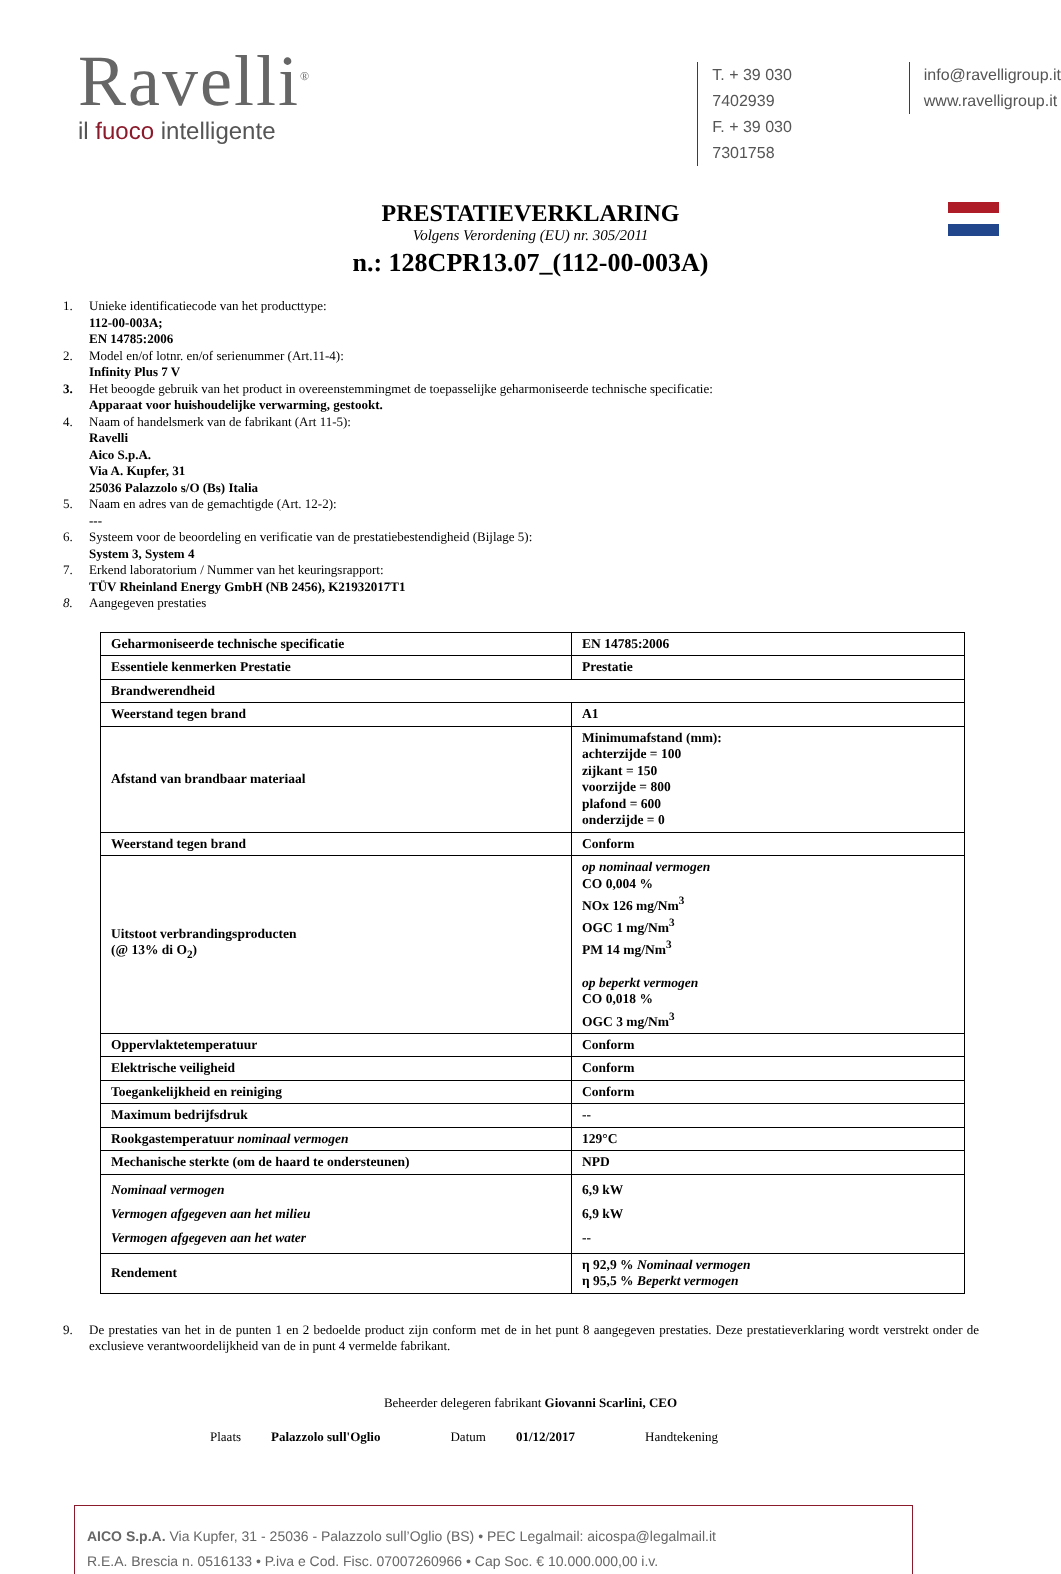Ravelli<sup>®</sup>
il fuoco intelligente
T. + 39 030 7402939
F. + 39 030 7301758
info@ravelligroup.it
www.ravelligroup.it
PRESTATIEVERKLARING
Volgens Verordening (EU) nr. 305/2011
n.: 128CPR13.07_(112-00-003A)
1. Unieke identificatiecode van het producttype:
112-00-003A;
EN 14785:2006
2. Model en/of lotnr. en/of serienummer (Art.11-4):
Infinity Plus 7 V
3. Het beoogde gebruik van het product in overeenstemmingmet de toepasselijke geharmoniseerde technische specificatie:
Apparaat voor huishoudelijke verwarming, gestookt.
4. Naam of handelsmerk van de fabrikant (Art 11-5):
Ravelli
Aico S.p.A.
Via A. Kupfer, 31
25036 Palazzolo s/O (Bs) Italia
5. Naam en adres van de gemachtigde (Art. 12-2):
---
6. Systeem voor de beoordeling en verificatie van de prestatiebestendigheid (Bijlage 5):
System 3, System 4
7. Erkend laboratorium / Nummer van het keuringsrapport:
TÜV Rheinland Energy GmbH (NB 2456), K21932017T1
8. Aangegeven prestaties
| Geharmoniseerde technische specificatie | EN 14785:2006 |
| Essentiele kenmerken Prestatie | Prestatie |
| Brandwerendheid | |
| Weerstand tegen brand | A1 |
| Afstand van brandbaar materiaal | Minimumafstand (mm): achterzijde = 100 zijkant = 150 voorzijde = 800 plafond = 600 onderzijde = 0 |
| Weerstand tegen brand | Conform |
| Uitstoot verbrandingsproducten (@ 13% di O<sub>2</sub>) | op nominaal vermogen CO 0,004 % NOx 126 mg/Nm<sup>3</sup> OGC 1 mg/Nm<sup>3</sup> PM 14 mg/Nm<sup>3</sup> op beperkt vermogen CO 0,018 % OGC 3 mg/Nm<sup>3</sup> |
| Oppervlaktetemperatuur | Conform |
| Elektrische veiligheid | Conform |
| Toegankelijkheid en reiniging | Conform |
| Maximum bedrijfsdruk | -- |
| Rookgastemperatuur nominaal vermogen | 129°C |
| Mechanische sterkte (om de haard te ondersteunen) | NPD |
| Nominaal vermogen Vermogen afgegeven aan het milieu Vermogen afgegeven aan het water | 6,9 kW 6,9 kW -- |
| Rendement | η 92,9 % Nominaal vermogen η 95,5 % Beperkt vermogen |
9. De prestaties van het in de punten 1 en 2 bedoelde product zijn conform met de in het punt 8 aangegeven prestaties. Deze prestatieverklaring wordt verstrekt onder de exclusieve verantwoordelijkheid van de in punt 4 vermelde fabrikant.
Beheerder delegeren fabrikant Giovanni Scarlini, CEO
Plaats Palazzolo sull'Oglio Datum 01/12/2017 Handtekening
AICO S.p.A. Via Kupfer, 31 - 25036 - Palazzolo sull’Oglio (BS) • PEC Legalmail: aicospa@legalmail.it
R.E.A. Brescia n. 0516133 • P.iva e Cod. Fisc. 07007260966 • Cap Soc. € 10.000.000,00 i.v.